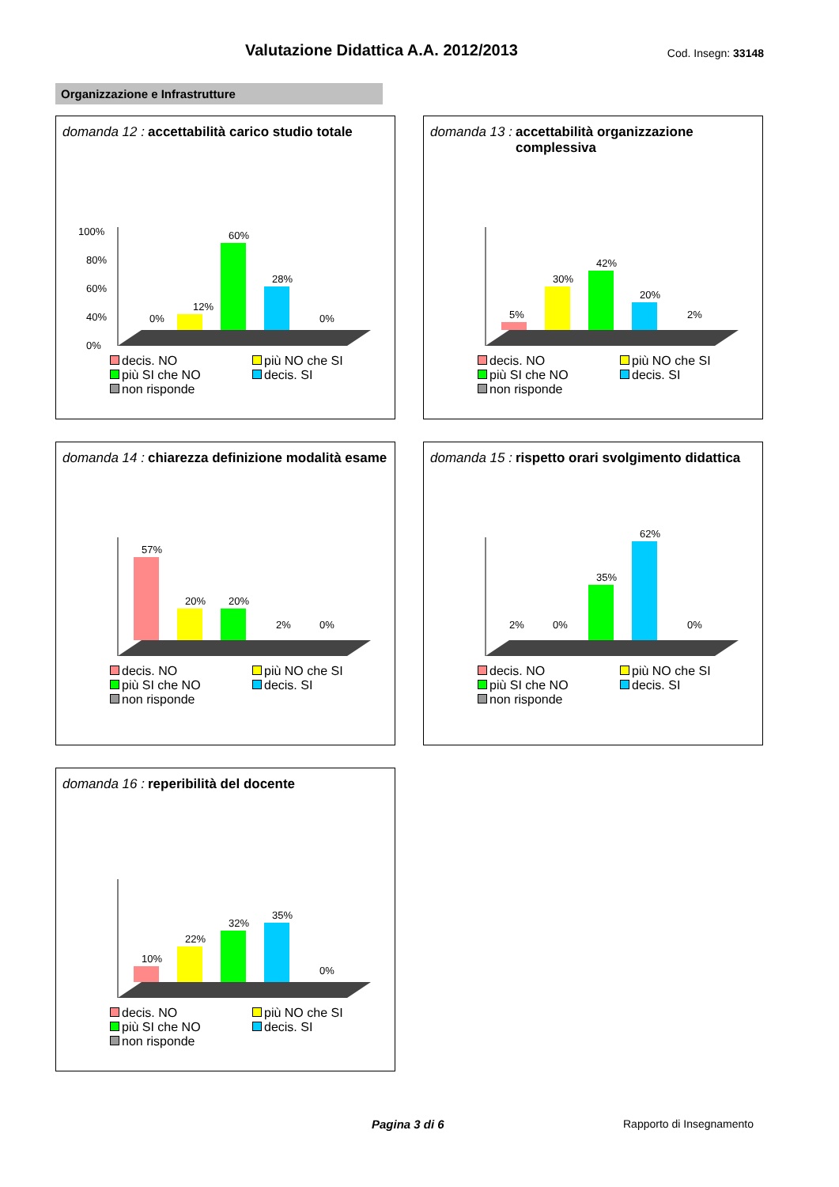Valutazione Didattica A.A. 2012/2013
Cod. Insegn: 33148
Organizzazione e Infrastrutture
domanda 12 : accettabilità carico studio totale
100%
80%
60%
40%
0%
0%
12%
60%
28%
0%
decis. NO più NO che SI più SI che NO decis. SI non risponde
domanda 13 : accettabilità organizzazione complessiva
5%
30%
42%
20%
2%
decis. NO più NO che SI più SI che NO decis. SI non risponde
domanda 14 : chiarezza definizione modalità esame
57%
20%
20%
2%
0%
decis. NO più NO che SI più SI che NO decis. SI non risponde
domanda 15 : rispetto orari svolgimento didattica
2%
0%
35%
62%
0%
decis. NO più NO che SI più SI che NO decis. SI non risponde
domanda 16 : reperibilità del docente
10%
22%
32%
35%
0%
decis. NO più NO che SI più SI che NO decis. SI non risponde
Pagina 3 di 6 Rapporto di Insegnamento